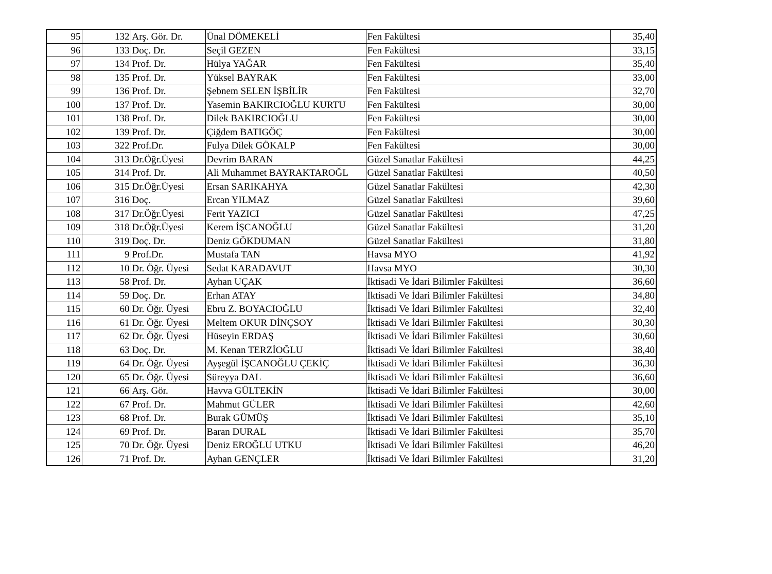| 95 | 132 | Arş. Gör. Dr. | Ünal DÖMEKELİ | Fen Fakültesi | 35,40 |
| 96 | 133 | Doç. Dr. | Seçil GEZEN | Fen Fakültesi | 33,15 |
| 97 | 134 | Prof. Dr. | Hülya YAĞAR | Fen Fakültesi | 35,40 |
| 98 | 135 | Prof. Dr. | Yüksel BAYRAK | Fen Fakültesi | 33,00 |
| 99 | 136 | Prof. Dr. | Şebnem SELEN İŞBİLİR | Fen Fakültesi | 32,70 |
| 100 | 137 | Prof. Dr. | Yasemin BAKIRCIOĞLU KURTU | Fen Fakültesi | 30,00 |
| 101 | 138 | Prof. Dr. | Dilek BAKIRCIOĞLU | Fen Fakültesi | 30,00 |
| 102 | 139 | Prof. Dr. | Çiğdem BATIGÖÇ | Fen Fakültesi | 30,00 |
| 103 | 322 | Prof.Dr. | Fulya Dilek GÖKALP | Fen Fakültesi | 30,00 |
| 104 | 313 | Dr.Öğr.Üyesi | Devrim BARAN | Güzel Sanatlar Fakültesi | 44,25 |
| 105 | 314 | Prof. Dr. | Ali Muhammet BAYRAKTAROĞL | Güzel Sanatlar Fakültesi | 40,50 |
| 106 | 315 | Dr.Öğr.Üyesi | Ersan SARIKAHYA | Güzel Sanatlar Fakültesi | 42,30 |
| 107 | 316 | Doç. | Ercan YILMAZ | Güzel Sanatlar Fakültesi | 39,60 |
| 108 | 317 | Dr.Öğr.Üyesi | Ferit YAZICI | Güzel Sanatlar Fakültesi | 47,25 |
| 109 | 318 | Dr.Öğr.Üyesi | Kerem İŞCANOĞLU | Güzel Sanatlar Fakültesi | 31,20 |
| 110 | 319 | Doç. Dr. | Deniz GÖKDUMAN | Güzel Sanatlar Fakültesi | 31,80 |
| 111 | 9 | Prof.Dr. | Mustafa TAN | Havsa MYO | 41,92 |
| 112 | 10 | Dr. Öğr. Üyesi | Sedat KARADAVUT | Havsa MYO | 30,30 |
| 113 | 58 | Prof. Dr. | Ayhan UÇAK | İktisadi Ve İdari Bilimler Fakültesi | 36,60 |
| 114 | 59 | Doç. Dr. | Erhan ATAY | İktisadi Ve İdari Bilimler Fakültesi | 34,80 |
| 115 | 60 | Dr. Öğr. Üyesi | Ebru Z. BOYACIOĞLU | İktisadi Ve İdari Bilimler Fakültesi | 32,40 |
| 116 | 61 | Dr. Öğr. Üyesi | Meltem OKUR DİNÇSOY | İktisadi Ve İdari Bilimler Fakültesi | 30,30 |
| 117 | 62 | Dr. Öğr. Üyesi | Hüseyin ERDAŞ | İktisadi Ve İdari Bilimler Fakültesi | 30,60 |
| 118 | 63 | Doç. Dr. | M. Kenan TERZİOĞLU | İktisadi Ve İdari Bilimler Fakültesi | 38,40 |
| 119 | 64 | Dr. Öğr. Üyesi | Ayşegül İŞCANOĞLU ÇEKİÇ | İktisadi Ve İdari Bilimler Fakültesi | 36,30 |
| 120 | 65 | Dr. Öğr. Üyesi | Süreyya DAL | İktisadi Ve İdari Bilimler Fakültesi | 36,60 |
| 121 | 66 | Arş. Gör. | Havva GÜLTEKİN | İktisadi Ve İdari Bilimler Fakültesi | 30,00 |
| 122 | 67 | Prof. Dr. | Mahmut GÜLER | İktisadi Ve İdari Bilimler Fakültesi | 42,60 |
| 123 | 68 | Prof. Dr. | Burak GÜMÜŞ | İktisadi Ve İdari Bilimler Fakültesi | 35,10 |
| 124 | 69 | Prof. Dr. | Baran DURAL | İktisadi Ve İdari Bilimler Fakültesi | 35,70 |
| 125 | 70 | Dr. Öğr. Üyesi | Deniz EROĞLU UTKU | İktisadi Ve İdari Bilimler Fakültesi | 46,20 |
| 126 | 71 | Prof. Dr. | Ayhan GENÇLER | İktisadi Ve İdari Bilimler Fakültesi | 31,20 |